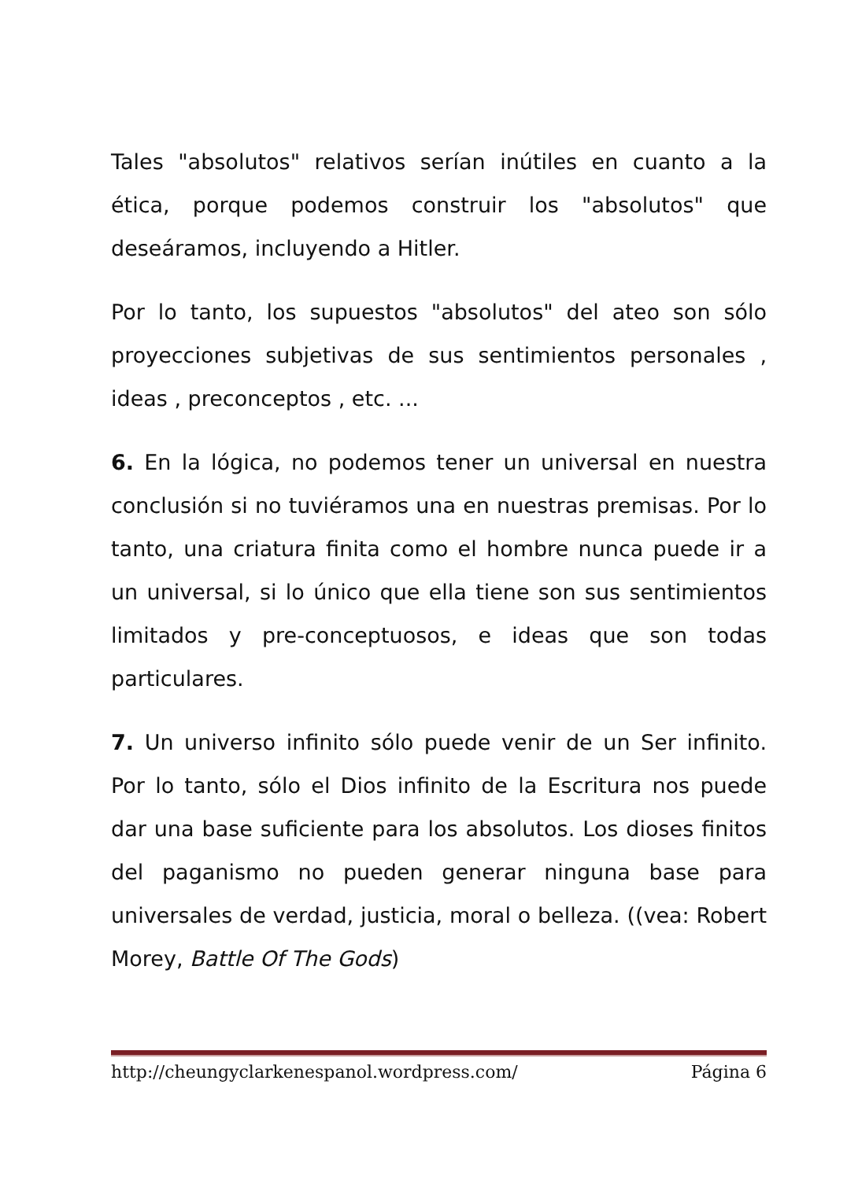Tales "absolutos" relativos serían inútiles en cuanto a la ética, porque podemos construir los "absolutos" que deseáramos, incluyendo a Hitler.
Por lo tanto, los supuestos "absolutos" del ateo son sólo proyecciones subjetivas de sus sentimientos personales , ideas , preconceptos , etc. ...
6. En la lógica, no podemos tener un universal en nuestra conclusión si no tuviéramos una en nuestras premisas. Por lo tanto, una criatura finita como el hombre nunca puede ir a un universal, si lo único que ella tiene son sus sentimientos limitados y pre-conceptuosos, e ideas que son todas particulares.
7. Un universo infinito sólo puede venir de un Ser infinito. Por lo tanto, sólo el Dios infinito de la Escritura nos puede dar una base suficiente para los absolutos. Los dioses finitos del paganismo no pueden generar ninguna base para universales de verdad, justicia, moral o belleza. ((vea: Robert Morey, Battle Of The Gods)
http://cheungyclarkenespanol.wordpress.com/ Página 6